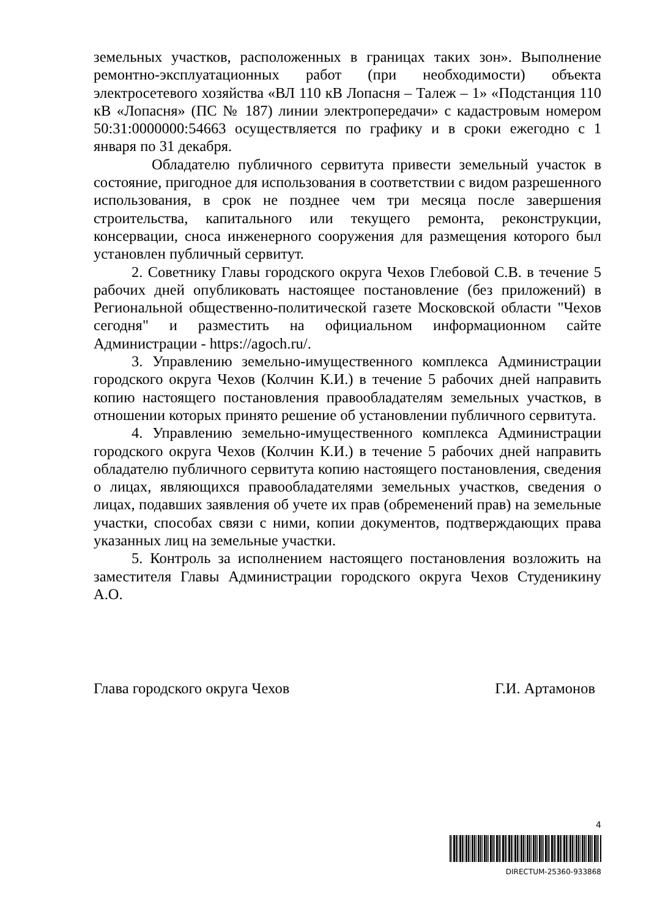земельных участков, расположенных в границах таких зон». Выполнение ремонтно-эксплуатационных работ (при необходимости) объекта электросетевого хозяйства «ВЛ 110 кВ Лопасня – Талеж – 1» «Подстанция 110 кВ «Лопасня» (ПС № 187) линии электропередачи» с кадастровым номером 50:31:0000000:54663 осуществляется по графику и в сроки ежегодно с 1 января по 31 декабря.
Обладателю публичного сервитута привести земельный участок в состояние, пригодное для использования в соответствии с видом разрешенного использования, в срок не позднее чем три месяца после завершения строительства, капитального или текущего ремонта, реконструкции, консервации, сноса инженерного сооружения для размещения которого был установлен публичный сервитут.
2. Советнику Главы городского округа Чехов Глебовой С.В. в течение 5 рабочих дней опубликовать настоящее постановление (без приложений) в Региональной общественно-политической газете Московской области "Чехов сегодня" и разместить на официальном информационном сайте Администрации - https://agoch.ru/.
3. Управлению земельно-имущественного комплекса Администрации городского округа Чехов (Колчин К.И.) в течение 5 рабочих дней направить копию настоящего постановления правообладателям земельных участков, в отношении которых принято решение об установлении публичного сервитута.
4. Управлению земельно-имущественного комплекса Администрации городского округа Чехов (Колчин К.И.) в течение 5 рабочих дней направить обладателю публичного сервитута копию настоящего постановления, сведения о лицах, являющихся правообладателями земельных участков, сведения о лицах, подавших заявления об учете их прав (обременений прав) на земельные участки, способах связи с ними, копии документов, подтверждающих права указанных лиц на земельные участки.
5. Контроль за исполнением настоящего постановления возложить на заместителя Главы Администрации городского округа Чехов Студеникину А.О.
Глава городского округа Чехов Г.И. Артамонов
4
DIRECTUM-25360-933868